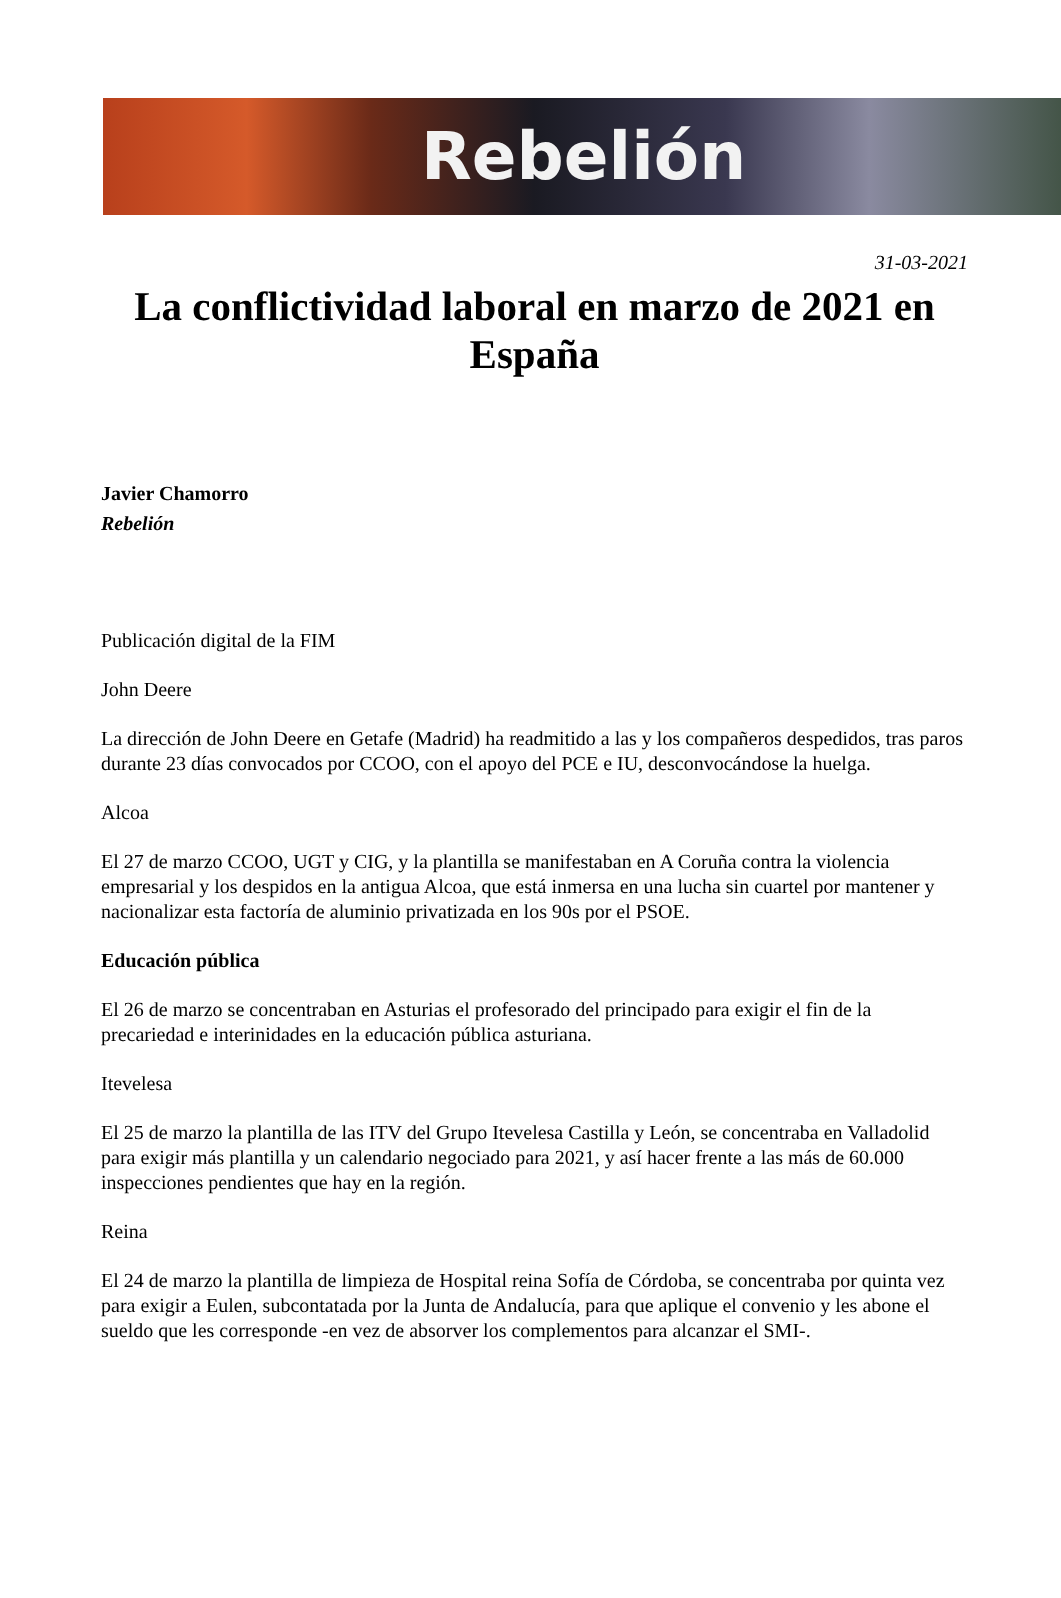Rebelión
31-03-2021
La conflictividad laboral en marzo de 2021 en España
Javier Chamorro
Rebelión
Publicación digital de la FIM
John Deere
La dirección de John Deere en Getafe (Madrid) ha readmitido a las y los compañeros despedidos, tras paros durante 23 días convocados por CCOO, con el apoyo del PCE e IU, desconvocándose la huelga.
Alcoa
El 27 de marzo CCOO, UGT y CIG, y la plantilla se manifestaban en A Coruña contra la violencia empresarial y los despidos en la antigua Alcoa, que está inmersa en una lucha sin cuartel por mantener y nacionalizar esta factoría de aluminio privatizada en los 90s por el PSOE.
Educación pública
El 26 de marzo se concentraban en Asturias el profesorado del principado para exigir el fin de la precariedad e interinidades en la educación pública asturiana.
Itevelesa
El 25 de marzo la plantilla de las ITV del Grupo Itevelesa Castilla y León, se concentraba en Valladolid para exigir más plantilla y un calendario negociado para 2021, y así hacer frente a las más de 60.000 inspecciones pendientes que hay en la región.
Reina
El 24 de marzo la plantilla de limpieza de Hospital reina Sofía de Córdoba, se concentraba por quinta vez para exigir a Eulen, subcontatada por la Junta de Andalucía, para que aplique el convenio y les abone el sueldo que les corresponde -en vez de absorver los complementos para alcanzar el SMI-.